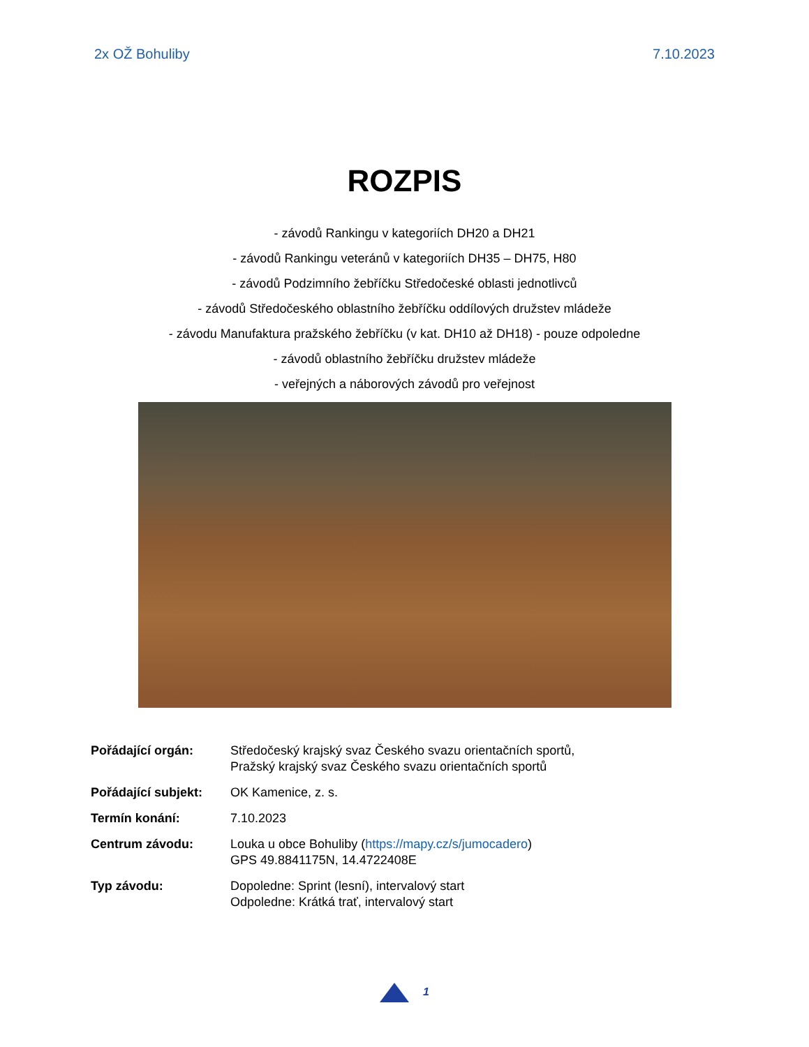2x OŽ Bohuliby 7.10.2023
ROZPIS
- závodů Rankingu v kategoriích DH20 a DH21
- závodů Rankingu veteránů v kategoriích DH35 – DH75, H80
- závodů Podzimního žebříčku Středočeské oblasti jednotlivců
- závodů Středočeského oblastního žebříčku oddílových družstev mládeže
- závodu Manufaktura pražského žebříčku (v kat. DH10 až DH18) - pouze odpoledne
- závodů oblastního žebříčku družstev mládeže
- veřejných a náborových závodů pro veřejnost
| Pořádající orgán: | Středočeský krajský svaz Českého svazu orientačních sportů, Pražský krajský svaz Českého svazu orientačních sportů |
| Pořádající subjekt: | OK Kamenice, z. s. |
| Termín konání: | 7.10.2023 |
| Centrum závodu: | Louka u obce Bohuliby ( https://mapy.cz/s/jumocadero ) GPS 49.8841175N, 14.4722408E |
| Typ závodu: | Dopoledne: Sprint (lesní), intervalový start Odpoledne: Krátká trať, intervalový start |
1